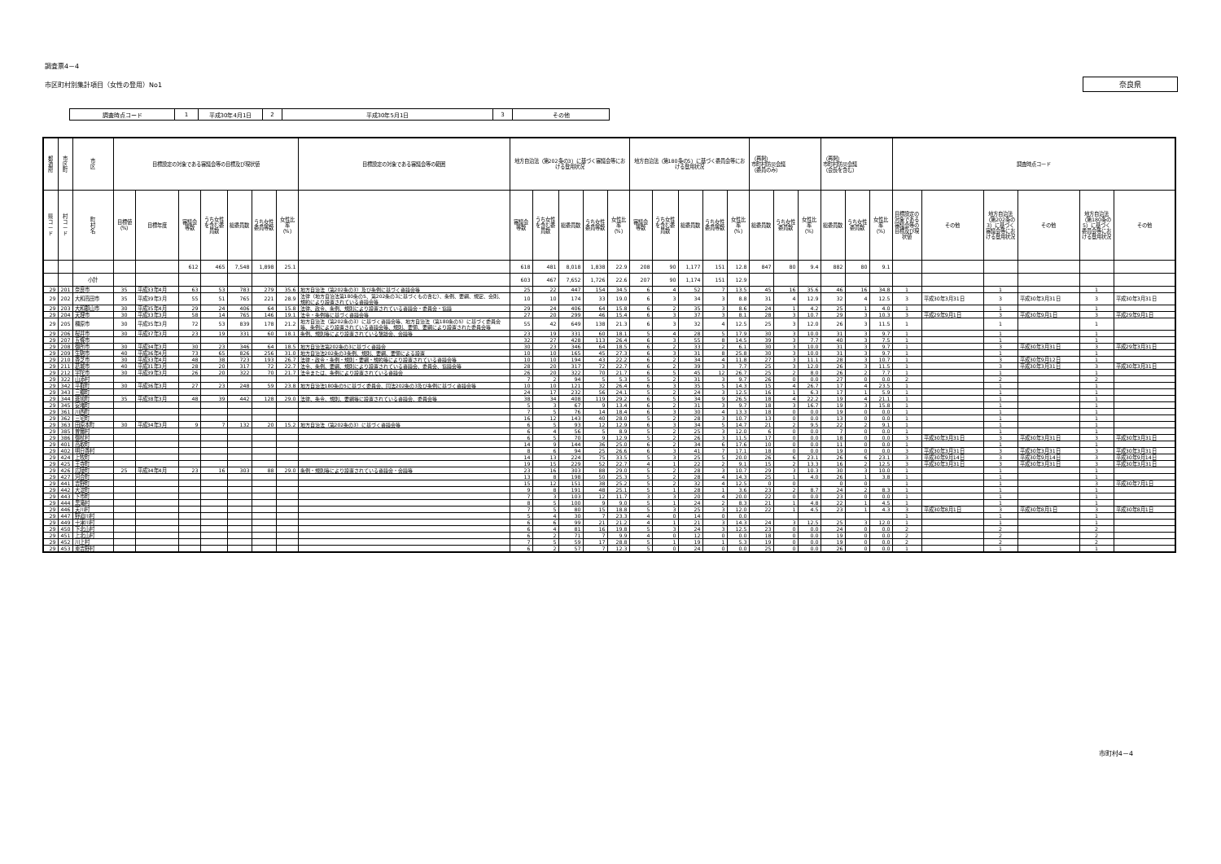調査票4－4
市区町村別集計項目（女性の登用）No1 奈良県
| 調査時点コード | 1 | 平成30年4月1日 | 2 | 平成30年5月1日 | 3 | その他 |
| 都 道 府 | 市 区 町 | 市 区 | 目標設定の対象である審議会等の目標及び現状値 | | | | | | | 目標設定の対象である審議会等の範囲 | 地方自治法（第202条の3）に基づく審議会等における登用状況 | | | | | 地方自治法（第180条の5）に基づく委員会等における登用状況 | | | | | （再掲） 市町村防災会議 （委員のみ） | | | （再掲） 市町村防災会議 （会長を含む） | | | 調査時点コード | | | | | |
| --- | --- | --- | --- | --- | --- | --- | --- | --- | --- | --- | --- | --- | --- | --- | --- | --- | --- | --- | --- | --- | --- | --- | --- | --- | --- | --- | --- | --- | --- | --- | --- | --- |
| 県 コ ー ド | 村 コ ー ド | 町 村 名 | 目標値（%） | 目標年度 | 審議会等数 | うち女性を含む委員数 | 総委員数 | うち女性委員等数 | 女性比率（%） | | 審議会等数 | うち女性を含む委員数 | 総委員数 | うち女性委員等数 | 女性比率（%） | 審議会等数 | うち女性を含む委員数 | 総委員数 | うち女性委員等数 | 女性比率（%） | 総委員数 | うち女性委員数 | 女性比率（%） | 総委員数 | うち女性委員数 | 女性比率（%） | 目標設定の対象である審議会等の目標及び現状値 | その他 | 地方自治法（第202条の3）に基づく審議会等における登用状況 | その他 | 地方自治法（第180条の5）に基づく委員会等における登用状況 | その他 |
| | | | | | 612 | 465 | 7,548 | 1,898 | 25.1 | | 618 | 481 | 8,018 | 1,838 | 22.9 | 208 | 90 | 1,177 | 151 | 12.8 | 847 | 80 | 9.4 | 882 | 80 | 9.1 | | | | | | |
| | | 小計 | | | | | | | | | 603 | 467 | 7,652 | 1,726 | 22.6 | 207 | 90 | 1,174 | 151 | 12.9 | | | | | | | | | | | | |
| 29 | 201 | 奈良市 | 35 | 平成33年4月 | 63 | 53 | 783 | 279 | 35.6 | 地方自治法（第202条の3）及び条例に基づく審議会等 | 25 | 22 | 447 | 154 | 34.5 | 6 | 4 | 52 | 7 | 13.5 | 45 | 16 | 35.6 | 46 | 16 | 34.8 | 1 | | 1 | | 1 | |
| 29 | 202 | 大和高田市 | 35 | 平成39年3月 | 55 | 51 | 765 | 221 | 28.9 | 法律（地方自治法第180条の5、第202条の3に基づくもの含む）、条例、要綱、規定、会則、規約により設置されている審議会等 | 10 | 10 | 174 | 33 | 19.0 | 6 | 3 | 34 | 3 | 8.8 | 31 | 4 | 12.9 | 32 | 4 | 12.5 | 3 | 平成30年3月31日 | 3 | 平成30年3月31日 | 3 | 平成30年3月31日 |
| 29 | 203 | 大和郡山市 | 30 | 平成35年4月 | 29 | 24 | 406 | 64 | 15.8 | 法律、政令、条例、規則により設置されている審議会・委員会・協議 | 29 | 24 | 406 | 64 | 15.8 | 6 | 2 | 35 | 3 | 8.6 | 24 | 1 | 4.2 | 25 | 1 | 4.0 | 1 | | 1 | | 1 | |
| 29 | 204 | 天理市 | 30 | 平成33年3月 | 58 | 14 | 765 | 146 | 19.1 | 法令・条例等に基づく審議会等 | 27 | 20 | 299 | 46 | 15.4 | 6 | 3 | 37 | 3 | 8.1 | 28 | 3 | 10.7 | 29 | 3 | 10.3 | 3 | 平成29年9月1日 | 3 | 平成30年9月1日 | 3 | 平成29年9月1日 |
| 29 | 205 | 橿原市 | 30 | 平成35年3月 | 72 | 53 | 839 | 178 | 21.2 | 地方自治法（第202条の3）に基づく審議会等、地方自治法（第180条の5）に基づく委員会等、条例により設置されている審議会等、規則、要領、要綱により設置された委員会等 | 55 | 42 | 649 | 138 | 21.3 | 6 | 3 | 32 | 4 | 12.5 | 25 | 3 | 12.0 | 26 | 3 | 11.5 | 1 | | 1 | | 1 | |
| 29 | 206 | 桜井市 | 30 | 平成37年3月 | 23 | 19 | 331 | 60 | 18.1 | 条例、規則等により設置されている懇談会、会議等 | 23 | 19 | 331 | 60 | 18.1 | 5 | 4 | 28 | 5 | 17.9 | 30 | 3 | 10.0 | 31 | 3 | 9.7 | 1 | | 1 | | 1 | |
| 29 | 207 | 五條市 | | | | | | | | | 32 | 27 | 428 | 113 | 26.4 | 6 | 3 | 55 | 8 | 14.5 | 39 | 3 | 7.7 | 40 | 3 | 7.5 | 1 | | 1 | | 1 | |
| 29 | 208 | 御所市 | 30 | 平成34年3月 | 30 | 23 | 346 | 64 | 18.5 | 地方自治法第202条の3に基づく審議会 | 30 | 23 | 346 | 64 | 18.5 | 6 | 2 | 33 | 2 | 6.1 | 30 | 3 | 10.0 | 31 | 3 | 9.7 | 1 | | 3 | 平成30年3月31日 | 3 | 平成29年3月31日 |
| 29 | 209 | 生駒市 | 40 | 平成36年4月 | 73 | 65 | 826 | 256 | 31.0 | 地方自治法202条の3条例、規則、要綱、要領による設置 | 10 | 10 | 165 | 45 | 27.3 | 6 | 3 | 31 | 8 | 25.8 | 30 | 3 | 10.0 | 31 | 3 | 9.7 | 1 | | 1 | | 1 | |
| 29 | 210 | 香芝市 | 30 | 平成33年4月 | 48 | 38 | 723 | 193 | 26.7 | 法律・政令・条例・規則・要綱・規約等により設置されている審議会等 | 10 | 10 | 194 | 43 | 22.2 | 6 | 2 | 34 | 4 | 11.8 | 27 | 3 | 11.1 | 28 | 3 | 10.7 | 1 | | 3 | 平成30年9月12日 | 1 | |
| 29 | 211 | 葛城市 | 40 | 平成31年3月 | 28 | 20 | 317 | 72 | 22.7 | 法令、条例、要綱、規則により設置されている審議会、委員会、協議会等 | 28 | 20 | 317 | 72 | 22.7 | 6 | 2 | 39 | 3 | 7.7 | 25 | 3 | 12.0 | 26 | 3 | 11.5 | 1 | | 3 | 平成30年3月31日 | 3 | 平成30年3月31日 |
| 29 | 212 | 宇陀市 | 30 | 平成39年3月 | 26 | 20 | 322 | 70 | 21.7 | 法令または、条例により設置されている審議会 | 26 | 20 | 322 | 70 | 21.7 | 6 | 5 | 45 | 12 | 26.7 | 25 | 2 | 8.0 | 26 | 2 | 7.7 | 1 | | 1 | | 1 | |
| 29 | 322 | 山添村 | | | | | | | | | 7 | 2 | 94 | 5 | 5.3 | 5 | 2 | 31 | 3 | 9.7 | 26 | 0 | 0.0 | 27 | 0 | 0.0 | 2 | | 2 | | 2 | |
| 29 | 342 | 平群町 | 30 | 平成36年3月 | 27 | 23 | 248 | 59 | 23.8 | 地方自治法180条の5に基づく委員会、同法202条の3及び条例に基づく審議会等 | 10 | 10 | 121 | 32 | 26.4 | 6 | 3 | 35 | 5 | 14.3 | 15 | 4 | 26.7 | 17 | 4 | 23.5 | 1 | | 1 | | 1 | |
| 29 | 343 | 三郷町 | | | | | | | | | 24 | 17 | 232 | 56 | 24.1 | 5 | 2 | 24 | 3 | 12.5 | 16 | 1 | 6.3 | 17 | 1 | 5.9 | 1 | | 1 | | 1 | |
| 29 | 344 | 斑鳩町 | 35 | 平成38年3月 | 48 | 39 | 442 | 128 | 29.0 | 法律、条令、規則、要綱等に設置されている審議会、委員会等 | 38 | 34 | 408 | 119 | 29.2 | 6 | 5 | 34 | 9 | 26.5 | 18 | 4 | 22.2 | 19 | 4 | 21.1 | 1 | | 1 | | 1 | |
| 29 | 345 | 安堵町 | | | | | | | | | 5 | 3 | 67 | 9 | 13.4 | 6 | 2 | 31 | 3 | 9.7 | 18 | 3 | 16.7 | 19 | 3 | 15.8 | 1 | | 1 | | 1 | |
| 29 | 361 | 川西町 | | | | | | | | | 7 | 5 | 76 | 14 | 18.4 | 6 | 3 | 30 | 4 | 13.3 | 18 | 0 | 0.0 | 19 | 0 | 0.0 | 1 | | 1 | | 1 | |
| 29 | 362 | 三宅町 | | | | | | | | | 16 | 12 | 143 | 40 | 28.0 | 5 | 2 | 28 | 3 | 10.7 | 13 | 0 | 0.0 | 13 | 0 | 0.0 | 1 | | 1 | | 1 | |
| 29 | 363 | 田原本町 | 30 | 平成34年3月 | 9 | 7 | 132 | 20 | 15.2 | 地方自治法（第202条の3）に基づく審議会等 | 6 | 5 | 93 | 12 | 12.9 | 6 | 3 | 34 | 5 | 14.7 | 21 | 2 | 9.5 | 22 | 2 | 9.1 | 1 | | 1 | | 1 | |
| 29 | 385 | 曽爾村 | | | | | | | | | 6 | 4 | 56 | 5 | 8.9 | 5 | 2 | 25 | 3 | 12.0 | 6 | 0 | 0.0 | 7 | 0 | 0.0 | 1 | | 1 | | 1 | |
| 29 | 386 | 御杖村 | | | | | | | | | 6 | 5 | 70 | 9 | 12.9 | 5 | 2 | 26 | 3 | 11.5 | 17 | 0 | 0.0 | 18 | 0 | 0.0 | 3 | 平成30年3月31日 | 3 | 平成30年3月31日 | 3 | 平成30年3月31日 |
| 29 | 401 | 高取町 | | | | | | | | | 14 | 9 | 144 | 36 | 25.0 | 6 | 2 | 34 | 6 | 17.6 | 10 | 0 | 0.0 | 11 | 0 | 0.0 | 1 | | 1 | | 1 | |
| 29 | 402 | 明日香村 | | | | | | | | | 8 | 6 | 94 | 25 | 26.6 | 6 | 3 | 41 | 7 | 17.1 | 18 | 0 | 0.0 | 19 | 0 | 0.0 | 3 | 平成30年3月31日 | 3 | 平成30年3月31日 | 3 | 平成30年3月31日 |
| 29 | 424 | 上牧町 | | | | | | | | | 14 | 13 | 224 | 75 | 33.5 | 5 | 3 | 25 | 5 | 20.0 | 26 | 6 | 23.1 | 26 | 6 | 23.1 | 3 | 平成30年9月14日 | 3 | 平成30年9月14日 | 3 | 平成30年9月14日 |
| 29 | 425 | 王寺町 | | | | | | | | | 19 | 15 | 229 | 52 | 22.7 | 4 | 1 | 22 | 2 | 9.1 | 15 | 2 | 13.3 | 16 | 2 | 12.5 | 3 | 平成30年3月31日 | 3 | 平成30年3月31日 | 3 | 平成30年3月31日 |
| 29 | 426 | 広陵町 | 25 | 平成34年4月 | 23 | 16 | 303 | 88 | 29.0 | 条例・規則等により設置されている審議会・会議等 | 23 | 16 | 303 | 88 | 29.0 | 5 | 2 | 28 | 3 | 10.7 | 29 | 3 | 10.3 | 30 | 3 | 10.0 | 1 | | 1 | | 1 | |
| 29 | 427 | 河合町 | | | | | | | | | 13 | 8 | 198 | 50 | 25.3 | 5 | 2 | 28 | 4 | 14.3 | 25 | 1 | 4.0 | 26 | 1 | 3.8 | 1 | | 1 | | 1 | |
| 29 | 441 | 吉野町 | | | | | | | | | 15 | 12 | 151 | 38 | 25.2 | 5 | 2 | 32 | 4 | 12.5 | 0 | 0 | | 0 | 0 | | 1 | | 1 | | 3 | 平成30年7月1日 |
| 29 | 442 | 大淀町 | | | | | | | | | 9 | 8 | 191 | 48 | 25.1 | 5 | 1 | 28 | 1 | 3.6 | 23 | 2 | 8.7 | 24 | 2 | 8.3 | 1 | | 1 | | 1 | |
| 29 | 443 | 下市町 | | | | | | | | | 7 | 3 | 103 | 12 | 11.7 | 3 | 3 | 20 | 4 | 20.0 | 22 | 0 | 0.0 | 23 | 0 | 0.0 | 1 | | 1 | | 1 | |
| 29 | 444 | 黒滝村 | | | | | | | | | 8 | 5 | 100 | 9 | 9.0 | 5 | 1 | 24 | 2 | 8.3 | 21 | 1 | 4.8 | 22 | 1 | 4.5 | 1 | | 1 | | 1 | |
| 29 | 446 | 天川村 | | | | | | | | | 7 | 5 | 80 | 15 | 18.8 | 5 | 3 | 25 | 3 | 12.0 | 22 | 1 | 4.5 | 23 | 1 | 4.3 | 3 | 平成30年8月1日 | 3 | 平成30年8月1日 | 3 | 平成30年8月1日 |
| 29 | 447 | 野迫川村 | | | | | | | | | 5 | 4 | 30 | 7 | 23.3 | 4 | 0 | 14 | 0 | 0.0 | | | | | | | 1 | | 1 | | 1 | |
| 29 | 449 | 十津川村 | | | | | | | | | 6 | 6 | 99 | 21 | 21.2 | 4 | 1 | 21 | 3 | 14.3 | 24 | 3 | 12.5 | 25 | 3 | 12.0 | 1 | | 1 | | 1 | |
| 29 | 450 | 下北山村 | | | | | | | | | 6 | 4 | 81 | 16 | 19.8 | 5 | 3 | 24 | 3 | 12.5 | 23 | 0 | 0.0 | 24 | 0 | 0.0 | 2 | | 2 | | 2 | |
| 29 | 451 | 上北山村 | | | | | | | | | 6 | 2 | 71 | 7 | 9.9 | 4 | 0 | 12 | 0 | 0.0 | 18 | 0 | 0.0 | 19 | 0 | 0.0 | 2 | | 2 | | 2 | |
| 29 | 452 | 川上村 | | | | | | | | | 7 | 5 | 59 | 17 | 28.8 | 5 | 1 | 19 | 1 | 5.3 | 19 | 0 | 0.0 | 19 | 0 | 0.0 | 2 | | 2 | | 2 | |
| 29 | 453 | 東吉野村 | | | | | | | | | 6 | 2 | 57 | 7 | 12.3 | 5 | 0 | 24 | 0 | 0.0 | 25 | 0 | 0.0 | 26 | 0 | 0.0 | 1 | | 1 | | 1 | |
市町村4－4